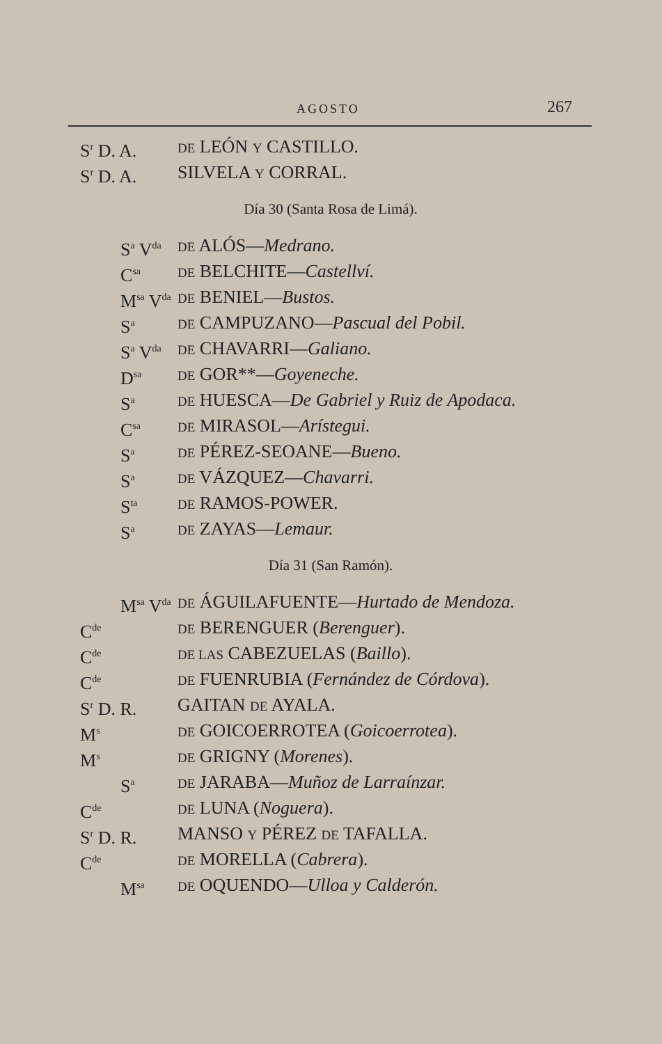AGOSTO 267
S<sup>r</sup> D. A.
DE LEÓN Y CASTILLO.
S<sup>r</sup> D. A. SILVELA Y CORRAL.
Día 30 (Santa Rosa de Limá).
S<sup>a</sup> V<sup>da</sup>
DE ALÓS—Medrano.
C<sup>sa</sup>
DE BELCHITE—Castellví.
M<sup>sa</sup> V<sup>da</sup>
DE BENIEL—Bustos.
S<sup>a</sup>
DE CAMPUZANO—Pascual del Pobil.
S<sup>a</sup> V<sup>da</sup>
DE CHAVARRI—Galiano.
D<sup>sa</sup>
DE GOR**—Goyeneche.
S<sup>a</sup>
DE HUESCA—De Gabriel y Ruiz de Apodaca.
C<sup>sa</sup>
DE MIRASOL—Arístegui.
S<sup>a</sup>
DE PÉREZ-SEOANE—Bueno.
S<sup>a</sup>
DE VÁZQUEZ—Chavarri.
S<sup>ta</sup>
DE RAMOS-POWER.
S<sup>a</sup>
DE ZAYAS—Lemaur.
Día 31 (San Ramón).
M<sup>sa</sup> V<sup>da</sup>
DE ÁGUILAFUENTE—Hurtado de Mendoza.
C<sup>de</sup>
DE BERENGUER (Berenguer).
C<sup>de</sup>
DE LAS CABEZUELAS (Baillo).
C<sup>de</sup>
DE FUENRUBIA (Fernández de Córdova).
S<sup>r</sup> D. R. GAITAN DE AYALA.
M<sup>s</sup>
DE GOICOERROTEA (Goicoerrotea).
M<sup>s</sup>
DE GRIGNY (Morenes).
S<sup>a</sup>
DE JARABA—Muñoz de Larraínzar.
C<sup>de</sup>
DE LUNA (Noguera).
S<sup>r</sup> D. R. MANSO Y PÉREZ DE TAFALLA.
C<sup>de</sup>
DE MORELLA (Cabrera).
M<sup>sa</sup>
DE OQUENDO—Ulloa y Calderón.